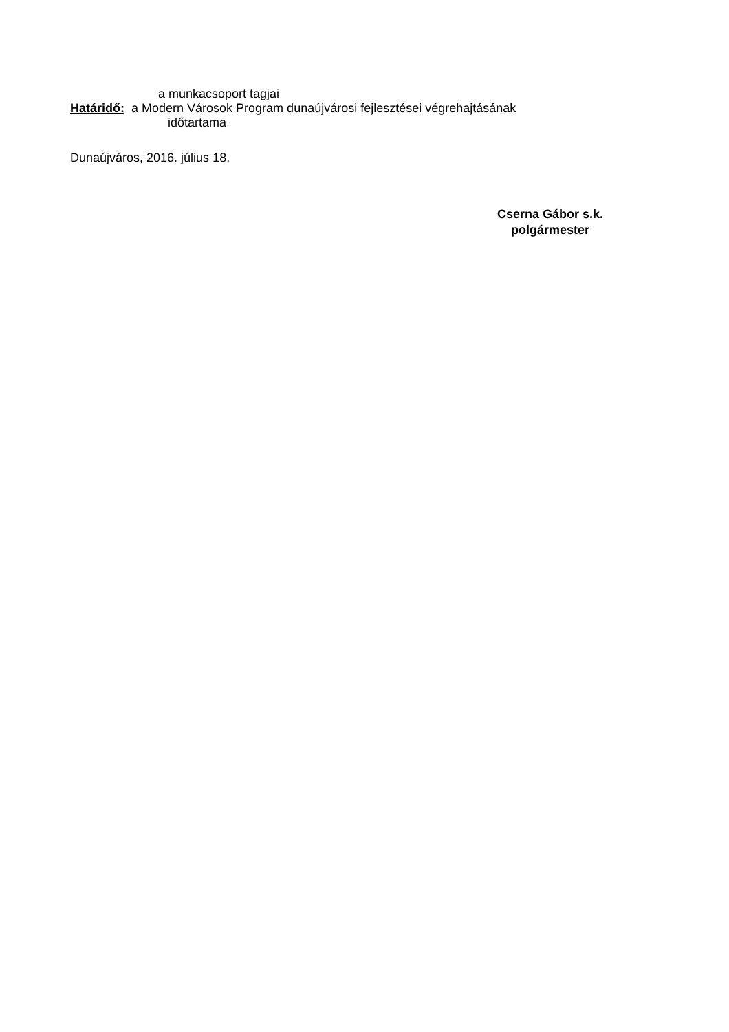a munkacsoport tagjai
Határidő: a Modern Városok Program dunaújvárosi fejlesztései végrehajtásának
időtartama
Dunaújváros, 2016. július 18.
Cserna Gábor s.k.
polgármester